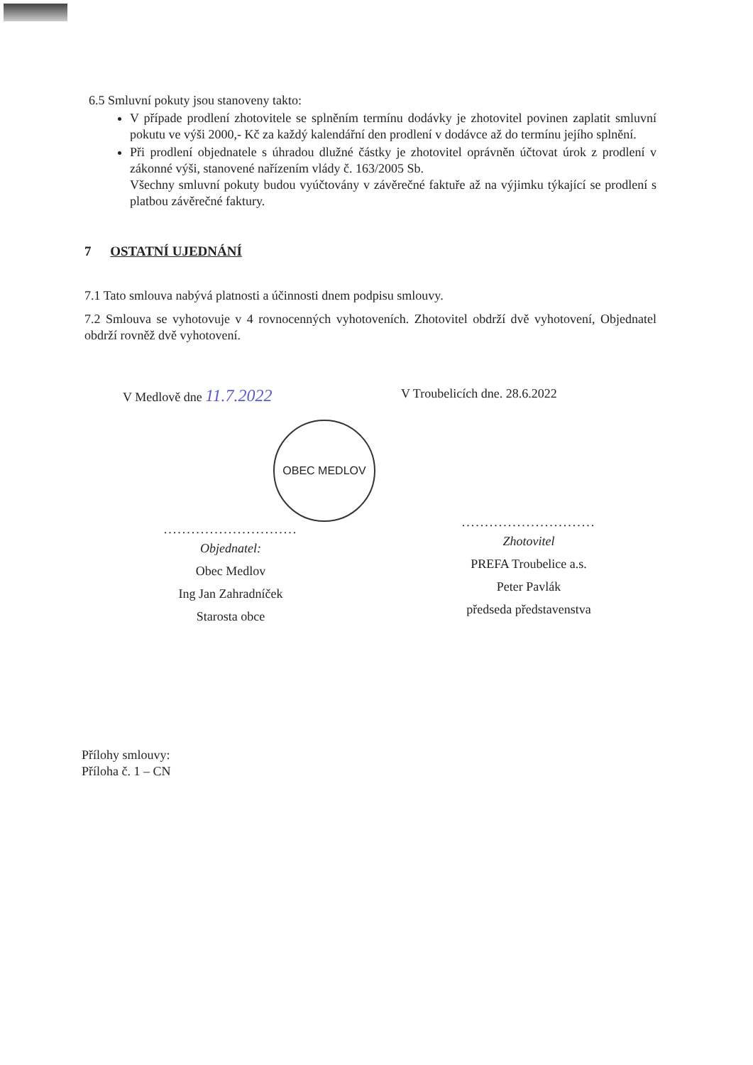6.5 Smluvní pokuty jsou stanoveny takto:
V případe prodlení zhotovitele se splněním termínu dodávky je zhotovitel povinen zaplatit smluvní pokutu ve výši 2000,- Kč za každý kalendářní den prodlení v dodávce až do termínu jejího splnění.
Při prodlení objednatele s úhradou dlužné částky je zhotovitel oprávněn účtovat úrok z prodlení v zákonné výši, stanovené nařízením vlády č. 163/2005 Sb.
Všechny smluvní pokuty budou vyúčtovány v závěrečné faktuře až na výjimku týkající se prodlení s platbou závěrečné faktury.
7 OSTATNÍ UJEDNÁNÍ
7.1 Tato smlouva nabývá platnosti a účinnosti dnem podpisu smlouvy.
7.2 Smlouva se vyhotovuje v 4 rovnocenných vyhotoveních. Zhotovitel obdrží dvě vyhotovení, Objednatel obdrží rovněž dvě vyhotovení.
V Medlově dne 11.7.2022
OBEC MEDLOV
.............................
Objednatel:
Obec Medlov
Ing Jan Zahradníček
Starosta obce
V Troubelicích dne. 28.6.2022
.............................
Zhotovitel
PREFA Troubelice a.s.
Peter Pavlák
předseda představenstva
Přílohy smlouvy:
Příloha č. 1 – CN